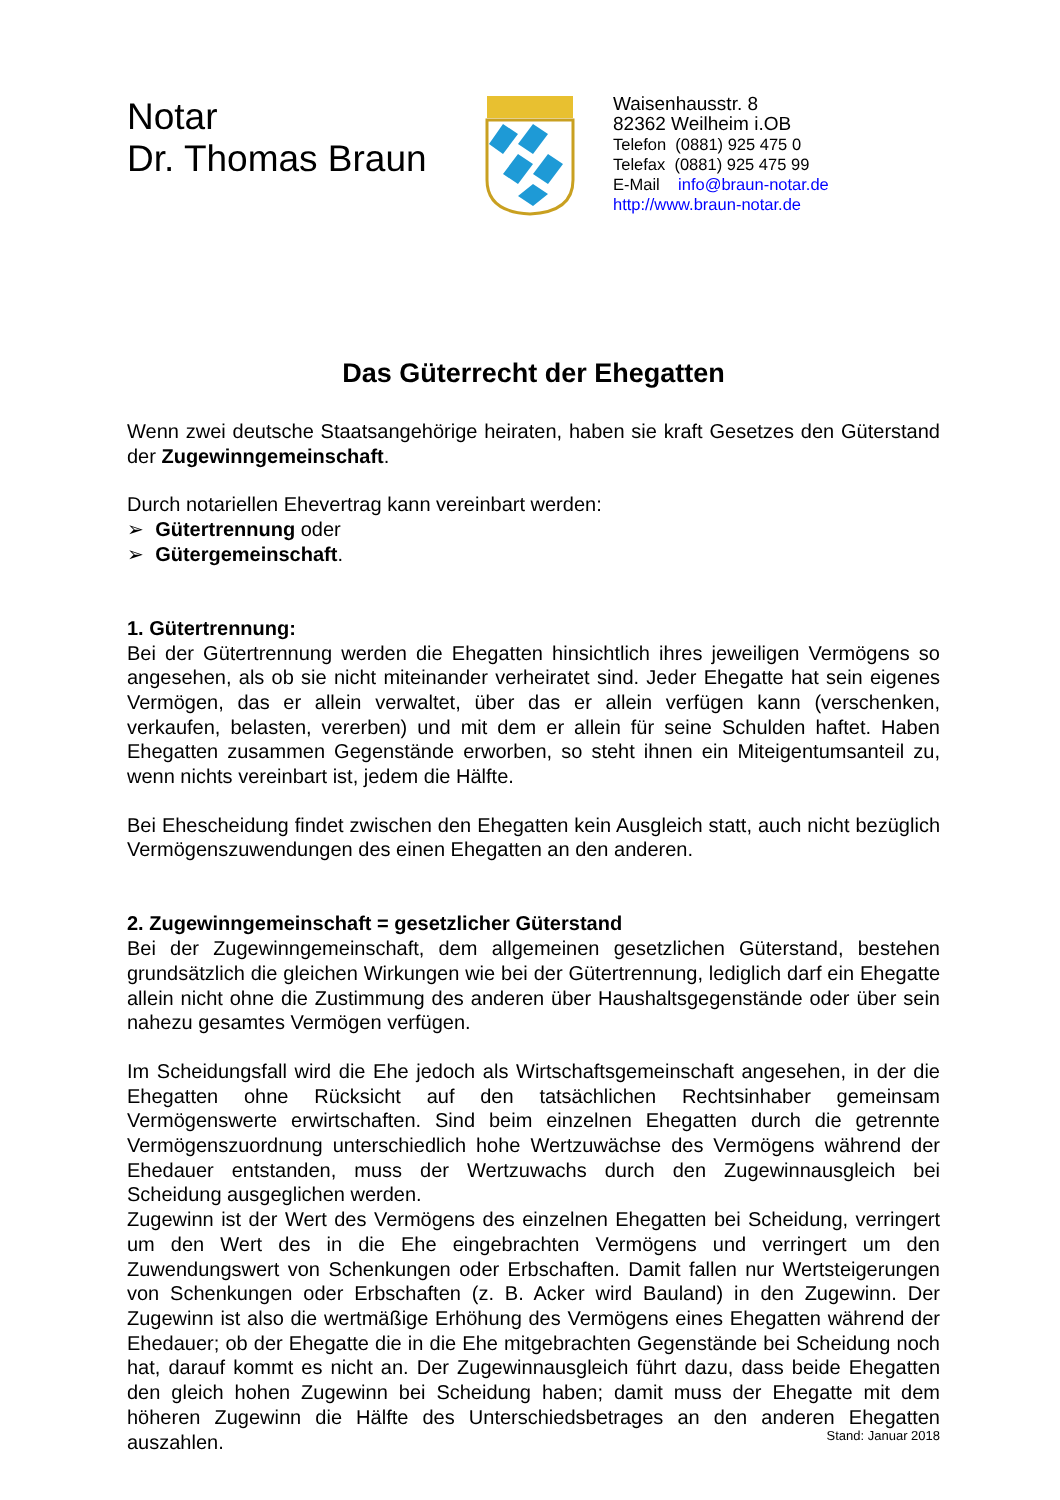Notar
Dr. Thomas Braun
Waisenhausstr. 8
82362 Weilheim i.OB
Telefon (0881) 925 475 0
Telefax (0881) 925 475 99
E-Mail info@braun-notar.de
http://www.braun-notar.de
Das Güterrecht der Ehegatten
Wenn zwei deutsche Staatsangehörige heiraten, haben sie kraft Gesetzes den Güterstand der Zugewinngemeinschaft.
Durch notariellen Ehevertrag kann vereinbart werden:
➢ Gütertrennung oder
➢ Gütergemeinschaft.
1. Gütertrennung:
Bei der Gütertrennung werden die Ehegatten hinsichtlich ihres jeweiligen Vermögens so angesehen, als ob sie nicht miteinander verheiratet sind. Jeder Ehegatte hat sein eigenes Vermögen, das er allein verwaltet, über das er allein verfügen kann (verschenken, verkaufen, belasten, vererben) und mit dem er allein für seine Schulden haftet. Haben Ehegatten zusammen Gegenstände erworben, so steht ihnen ein Miteigentumsanteil zu, wenn nichts vereinbart ist, jedem die Hälfte.
Bei Ehescheidung findet zwischen den Ehegatten kein Ausgleich statt, auch nicht bezüglich Vermögenszuwendungen des einen Ehegatten an den anderen.
2. Zugewinngemeinschaft = gesetzlicher Güterstand
Bei der Zugewinngemeinschaft, dem allgemeinen gesetzlichen Güterstand, bestehen grundsätzlich die gleichen Wirkungen wie bei der Gütertrennung, lediglich darf ein Ehegatte allein nicht ohne die Zustimmung des anderen über Haushaltsgegenstände oder über sein nahezu gesamtes Vermögen verfügen.
Im Scheidungsfall wird die Ehe jedoch als Wirtschaftsgemeinschaft angesehen, in der die Ehegatten ohne Rücksicht auf den tatsächlichen Rechtsinhaber gemeinsam Vermögenswerte erwirtschaften. Sind beim einzelnen Ehegatten durch die getrennte Vermögenszuordnung unterschiedlich hohe Wertzuwächse des Vermögens während der Ehedauer entstanden, muss der Wertzuwachs durch den Zugewinnausgleich bei Scheidung ausgeglichen werden.
Zugewinn ist der Wert des Vermögens des einzelnen Ehegatten bei Scheidung, verringert um den Wert des in die Ehe eingebrachten Vermögens und verringert um den Zuwendungswert von Schenkungen oder Erbschaften. Damit fallen nur Wertsteigerungen von Schenkungen oder Erbschaften (z. B. Acker wird Bauland) in den Zugewinn. Der Zugewinn ist also die wertmäßige Erhöhung des Vermögens eines Ehegatten während der Ehedauer; ob der Ehegatte die in die Ehe mitgebrachten Gegenstände bei Scheidung noch hat, darauf kommt es nicht an. Der Zugewinnausgleich führt dazu, dass beide Ehegatten den gleich hohen Zugewinn bei Scheidung haben; damit muss der Ehegatte mit dem höheren Zugewinn die Hälfte des Unterschiedsbetrages an den anderen Ehegatten auszahlen.
Stand: Januar 2018